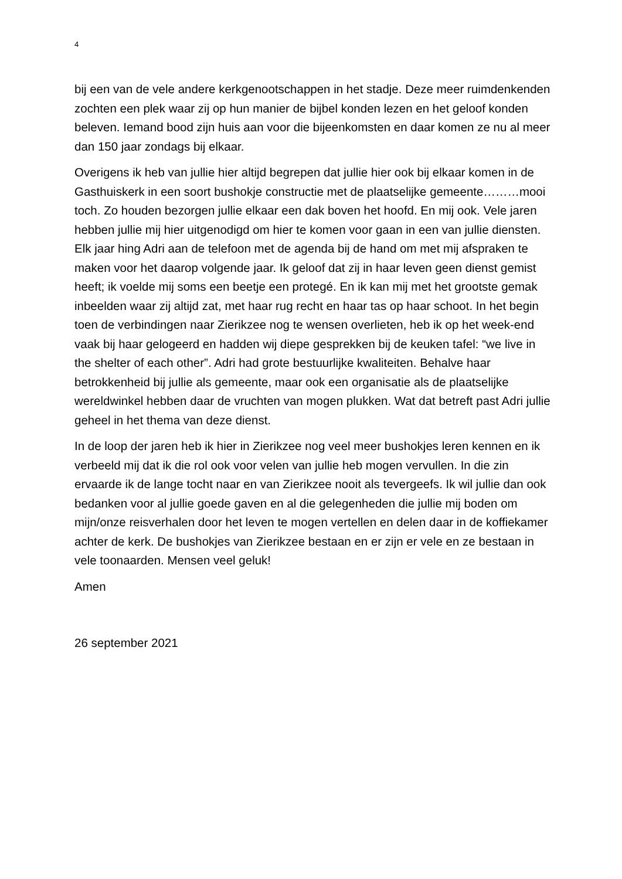4
bij een van de vele andere kerkgenootschappen in het stadje. Deze meer ruimdenkenden zochten een plek waar zij op hun manier de bijbel konden lezen en het geloof konden beleven. Iemand bood zijn huis aan voor die bijeenkomsten en daar komen ze nu al meer dan 150 jaar zondags bij elkaar.
Overigens ik heb van jullie hier altijd begrepen dat jullie hier ook bij elkaar komen in de Gasthuiskerk in een soort bushokje constructie met de plaatselijke gemeente………mooi toch. Zo houden bezorgen jullie elkaar een dak boven het hoofd. En mij ook. Vele jaren hebben jullie mij hier uitgenodigd om hier te komen voor gaan in een van jullie diensten. Elk jaar hing Adri aan de telefoon met de agenda bij de hand om met mij afspraken te maken voor het daarop volgende jaar. Ik geloof dat zij in haar leven geen dienst gemist heeft; ik voelde mij soms een beetje een protegé. En ik kan mij met het grootste gemak inbeelden waar zij altijd zat, met haar rug recht en haar tas op haar schoot. In het begin toen de verbindingen naar Zierikzee nog te wensen overlieten, heb ik op het week-end vaak bij haar gelogeerd en hadden wij diepe gesprekken bij de keuken tafel: “we live in the shelter of each other”. Adri had grote bestuurlijke kwaliteiten. Behalve haar betrokkenheid bij jullie als gemeente, maar ook een organisatie als de plaatselijke wereldwinkel hebben daar de vruchten van mogen plukken. Wat dat betreft past Adri jullie geheel in het thema van deze dienst.
In de loop der jaren heb ik hier in Zierikzee nog veel meer bushokjes leren kennen en ik verbeeld mij dat ik die rol ook voor velen van jullie heb mogen vervullen. In die zin ervaarde ik de lange tocht naar en van Zierikzee nooit als tevergeefs. Ik wil jullie dan ook bedanken voor al jullie goede gaven en al die gelegenheden die jullie mij boden om mijn/onze reisverhalen door het leven te mogen vertellen en delen daar in de koffiekamer achter de kerk. De bushokjes van Zierikzee bestaan en er zijn er vele en ze bestaan in vele toonaarden. Mensen veel geluk!
Amen
26 september 2021